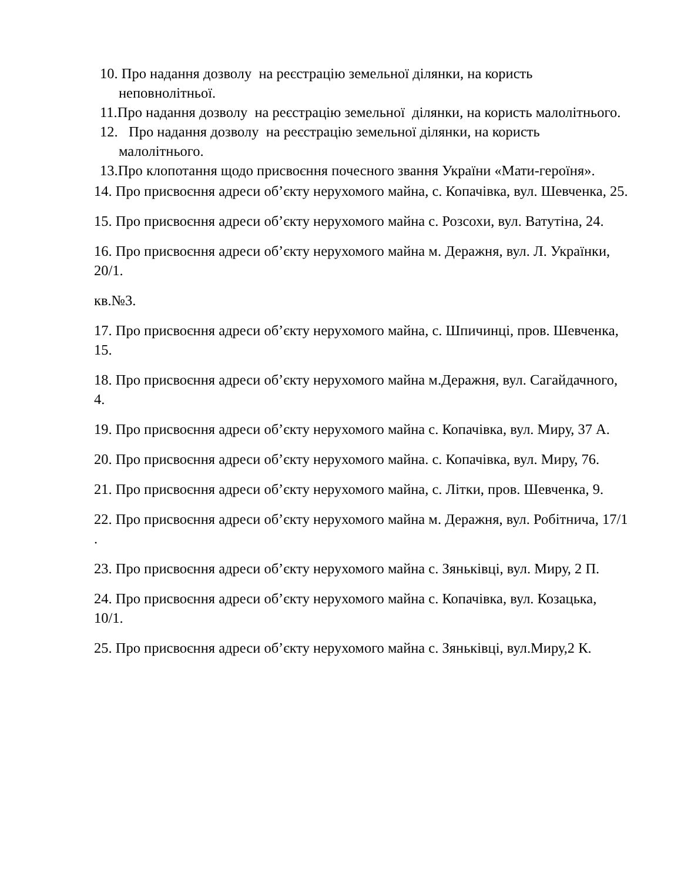10. Про надання дозволу на реєстрацію земельної ділянки, на користь неповнолітньої.
11.Про надання дозволу на реєстрацію земельної ділянки, на користь малолітнього.
12. Про надання дозволу на реєстрацію земельної ділянки, на користь малолітнього.
13.Про клопотання щодо присвоєння почесного звання України «Мати-героїня».
14. Про присвоєння адреси об’єкту нерухомого майна, с. Копачівка, вул. Шевченка, 25.
15. Про присвоєння адреси об’єкту нерухомого майна с. Розсохи, вул. Ватутіна, 24.
16. Про присвоєння адреси об’єкту нерухомого майна м. Деражня, вул. Л. Українки, 20/1.
кв.№3.
17. Про присвоєння адреси об’єкту нерухомого майна, с. Шпичинці, пров. Шевченка, 15.
18. Про присвоєння адреси об’єкту нерухомого майна м.Деражня, вул. Сагайдачного, 4.
19. Про присвоєння адреси об’єкту нерухомого майна с. Копачівка, вул. Миру, 37 А.
20. Про присвоєння адреси об’єкту нерухомого майна. с. Копачівка, вул. Миру, 76.
21. Про присвоєння адреси об’єкту нерухомого майна, с. Літки, пров. Шевченка, 9.
22. Про присвоєння адреси об’єкту нерухомого майна м. Деражня, вул. Робітнича, 17/1 .
23. Про присвоєння адреси об’єкту нерухомого майна с. Зяньківці, вул. Миру, 2 П.
24. Про присвоєння адреси об’єкту нерухомого майна с. Копачівка, вул. Козацька, 10/1.
25. Про присвоєння адреси об’єкту нерухомого майна с. Зяньківці, вул.Миру,2 К.